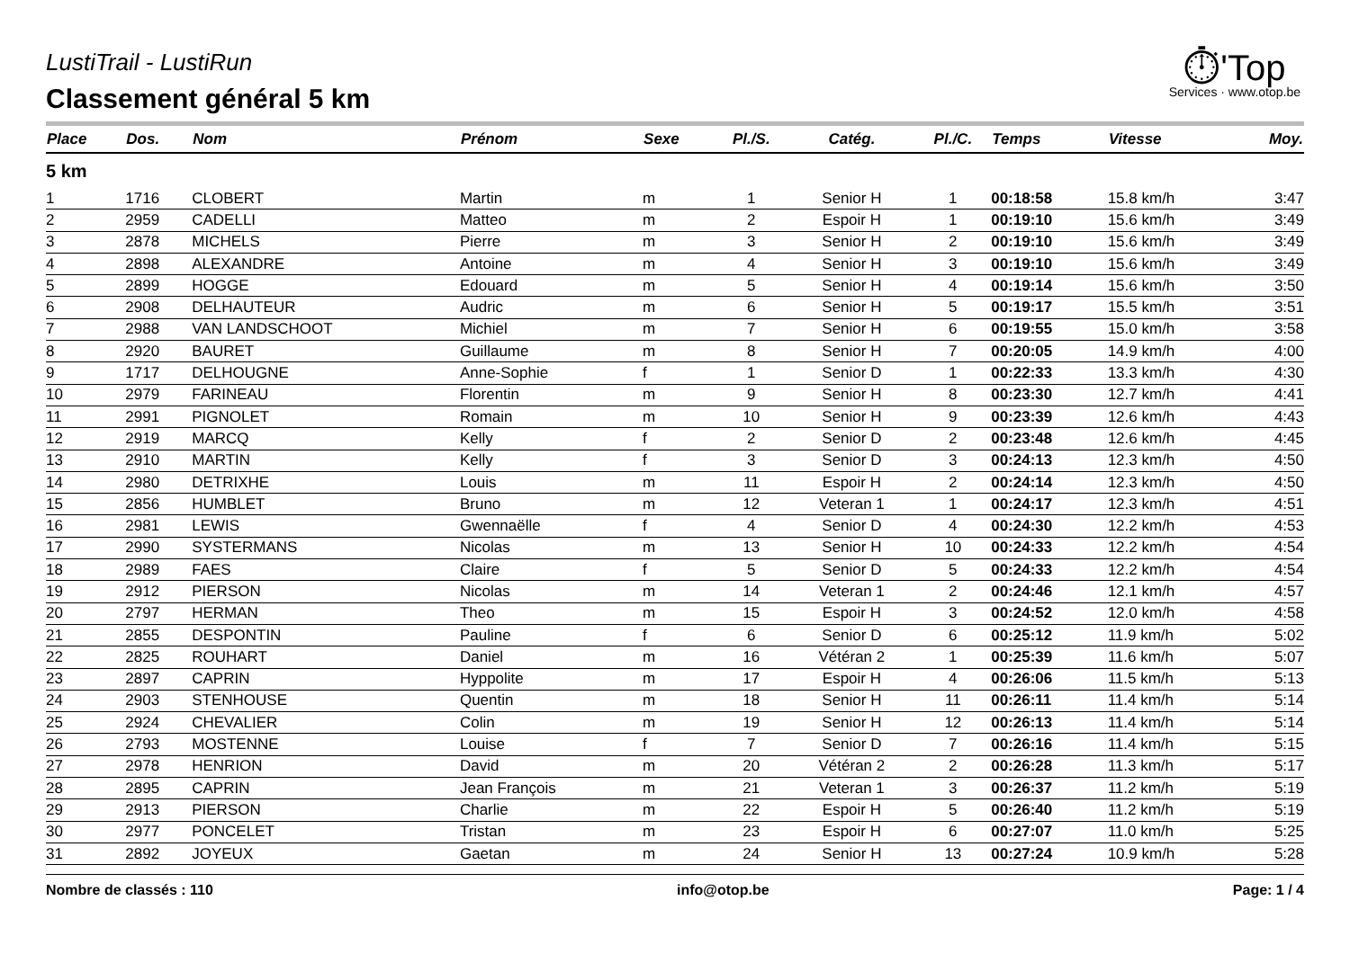⏱'Top
Services · www.otop.be
LustiTrail - LustiRun
Classement général 5 km
| Place | Dos. | Nom | Prénom | Sexe | Pl./S. | Catég. | Pl./C. | Temps | Vitesse | Moy. |
| --- | --- | --- | --- | --- | --- | --- | --- | --- | --- | --- |
| 5 km | | | | | | | | | | |
| 1 | 1716 | CLOBERT | Martin | m | 1 | Senior H | 1 | 00:18:58 | 15.8 km/h | 3:47 |
| 2 | 2959 | CADELLI | Matteo | m | 2 | Espoir H | 1 | 00:19:10 | 15.6 km/h | 3:49 |
| 3 | 2878 | MICHELS | Pierre | m | 3 | Senior H | 2 | 00:19:10 | 15.6 km/h | 3:49 |
| 4 | 2898 | ALEXANDRE | Antoine | m | 4 | Senior H | 3 | 00:19:10 | 15.6 km/h | 3:49 |
| 5 | 2899 | HOGGE | Edouard | m | 5 | Senior H | 4 | 00:19:14 | 15.6 km/h | 3:50 |
| 6 | 2908 | DELHAUTEUR | Audric | m | 6 | Senior H | 5 | 00:19:17 | 15.5 km/h | 3:51 |
| 7 | 2988 | VAN LANDSCHOOT | Michiel | m | 7 | Senior H | 6 | 00:19:55 | 15.0 km/h | 3:58 |
| 8 | 2920 | BAURET | Guillaume | m | 8 | Senior H | 7 | 00:20:05 | 14.9 km/h | 4:00 |
| 9 | 1717 | DELHOUGNE | Anne-Sophie | f | 1 | Senior D | 1 | 00:22:33 | 13.3 km/h | 4:30 |
| 10 | 2979 | FARINEAU | Florentin | m | 9 | Senior H | 8 | 00:23:30 | 12.7 km/h | 4:41 |
| 11 | 2991 | PIGNOLET | Romain | m | 10 | Senior H | 9 | 00:23:39 | 12.6 km/h | 4:43 |
| 12 | 2919 | MARCQ | Kelly | f | 2 | Senior D | 2 | 00:23:48 | 12.6 km/h | 4:45 |
| 13 | 2910 | MARTIN | Kelly | f | 3 | Senior D | 3 | 00:24:13 | 12.3 km/h | 4:50 |
| 14 | 2980 | DETRIXHE | Louis | m | 11 | Espoir H | 2 | 00:24:14 | 12.3 km/h | 4:50 |
| 15 | 2856 | HUMBLET | Bruno | m | 12 | Veteran 1 | 1 | 00:24:17 | 12.3 km/h | 4:51 |
| 16 | 2981 | LEWIS | Gwennaëlle | f | 4 | Senior D | 4 | 00:24:30 | 12.2 km/h | 4:53 |
| 17 | 2990 | SYSTERMANS | Nicolas | m | 13 | Senior H | 10 | 00:24:33 | 12.2 km/h | 4:54 |
| 18 | 2989 | FAES | Claire | f | 5 | Senior D | 5 | 00:24:33 | 12.2 km/h | 4:54 |
| 19 | 2912 | PIERSON | Nicolas | m | 14 | Veteran 1 | 2 | 00:24:46 | 12.1 km/h | 4:57 |
| 20 | 2797 | HERMAN | Theo | m | 15 | Espoir H | 3 | 00:24:52 | 12.0 km/h | 4:58 |
| 21 | 2855 | DESPONTIN | Pauline | f | 6 | Senior D | 6 | 00:25:12 | 11.9 km/h | 5:02 |
| 22 | 2825 | ROUHART | Daniel | m | 16 | Vétéran 2 | 1 | 00:25:39 | 11.6 km/h | 5:07 |
| 23 | 2897 | CAPRIN | Hyppolite | m | 17 | Espoir H | 4 | 00:26:06 | 11.5 km/h | 5:13 |
| 24 | 2903 | STENHOUSE | Quentin | m | 18 | Senior H | 11 | 00:26:11 | 11.4 km/h | 5:14 |
| 25 | 2924 | CHEVALIER | Colin | m | 19 | Senior H | 12 | 00:26:13 | 11.4 km/h | 5:14 |
| 26 | 2793 | MOSTENNE | Louise | f | 7 | Senior D | 7 | 00:26:16 | 11.4 km/h | 5:15 |
| 27 | 2978 | HENRION | David | m | 20 | Vétéran 2 | 2 | 00:26:28 | 11.3 km/h | 5:17 |
| 28 | 2895 | CAPRIN | Jean François | m | 21 | Veteran 1 | 3 | 00:26:37 | 11.2 km/h | 5:19 |
| 29 | 2913 | PIERSON | Charlie | m | 22 | Espoir H | 5 | 00:26:40 | 11.2 km/h | 5:19 |
| 30 | 2977 | PONCELET | Tristan | m | 23 | Espoir H | 6 | 00:27:07 | 11.0 km/h | 5:25 |
| 31 | 2892 | JOYEUX | Gaetan | m | 24 | Senior H | 13 | 00:27:24 | 10.9 km/h | 5:28 |
Nombre de classés : 110 info@otop.be Page: 1 / 4